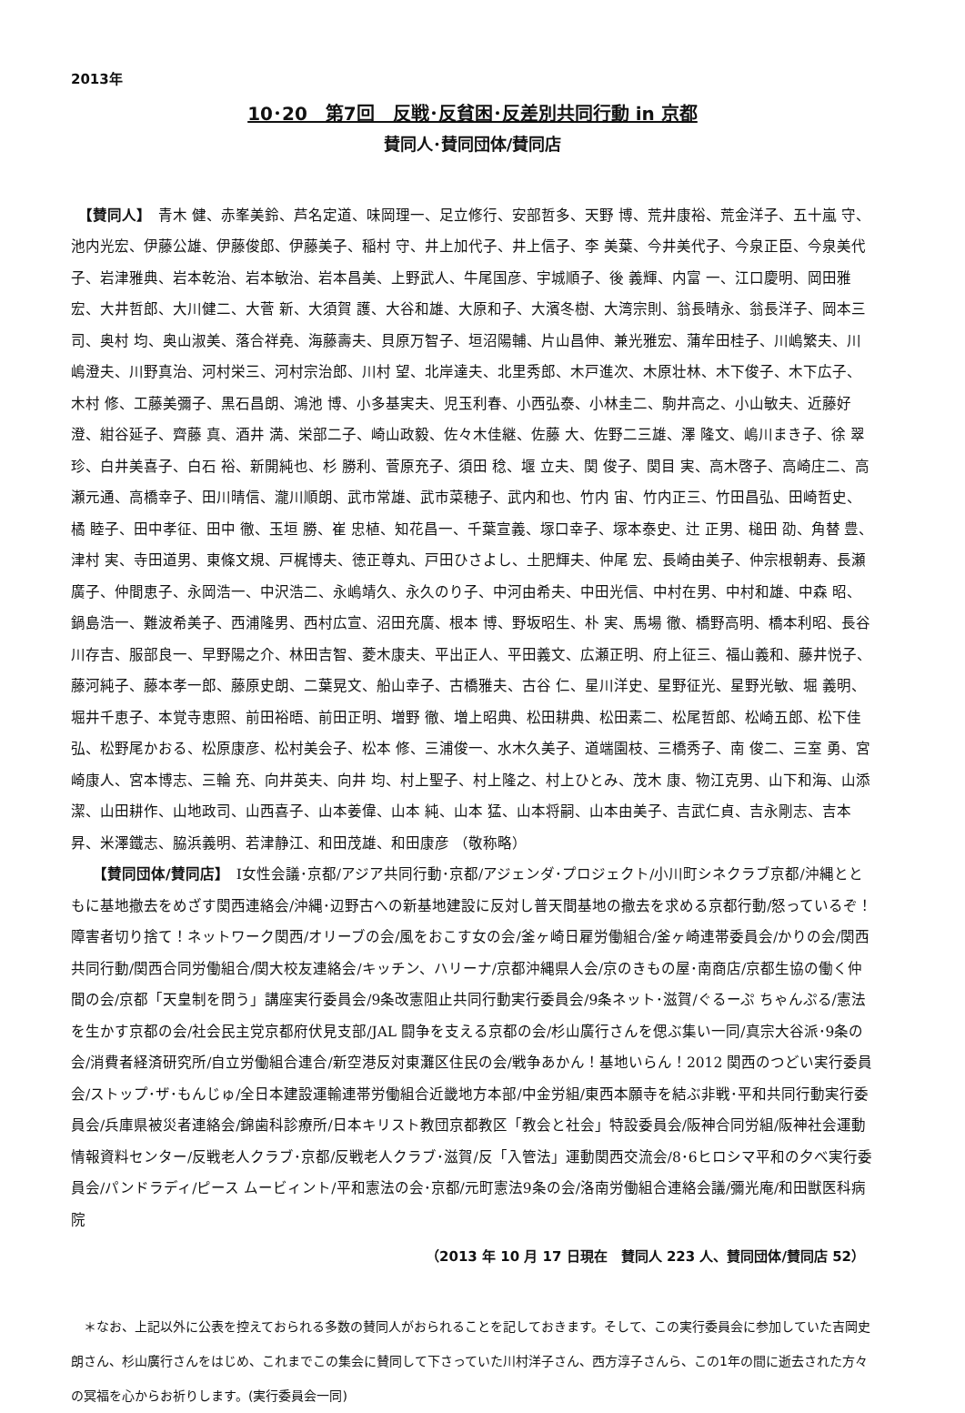2013年
10･20　第7回　反戦･反貧困･反差別共同行動 in 京都
賛同人･賛同団体/賛同店
　【賛同人】　青木 健、赤峯美鈴、芦名定道、味岡理一、足立修行、安部哲多、天野 博、荒井康裕、荒金洋子、五十嵐 守、池内光宏、伊藤公雄、伊藤俊郎、伊藤美子、稲村 守、井上加代子、井上信子、李 美葉、今井美代子、今泉正臣、今泉美代子、岩津雅典、岩本乾治、岩本敏治、岩本昌美、上野武人、牛尾国彦、宇城順子、後 義輝、内富 一、江口慶明、岡田雅宏、大井哲郎、大川健二、大菅 新、大須賀 護、大谷和雄、大原和子、大濱冬樹、大湾宗則、翁長晴永、翁長洋子、岡本三司、奥村 均、奥山淑美、落合祥堯、海藤壽夫、貝原万智子、垣沼陽輔、片山昌伸、兼光雅宏、蒲牟田桂子、川嶋繁夫、川嶋澄夫、川野真治、河村栄三、河村宗治郎、川村 望、北岸達夫、北里秀郎、木戸進次、木原壮林、木下俊子、木下広子、木村 修、工藤美彌子、黒石昌朗、鴻池 博、小多基実夫、児玉利春、小西弘泰、小林圭二、駒井高之、小山敏夫、近藤好澄、紺谷延子、齊藤 真、酒井 満、栄部二子、崎山政毅、佐々木佳継、佐藤 大、佐野二三雄、澤 隆文、嶋川まき子、徐 翠珍、白井美喜子、白石 裕、新開純也、杉 勝利、菅原充子、須田 稔、堰 立夫、関 俊子、関目 実、高木啓子、高崎庄二、高瀬元通、高橋幸子、田川晴信、瀧川順朗、武市常雄、武市菜穂子、武内和也、竹内 宙、竹内正三、竹田昌弘、田崎哲史、橘 睦子、田中孝征、田中 徹、玉垣 勝、崔 忠植、知花昌一、千葉宣義、塚口幸子、塚本泰史、辻 正男、槌田 劭、角替 豊、津村 実、寺田道男、東條文規、戸梶博夫、徳正尊丸、戸田ひさよし、土肥輝夫、仲尾 宏、長崎由美子、仲宗根朝寿、長瀬廣子、仲間恵子、永岡浩一、中沢浩二、永嶋靖久、永久のり子、中河由希夫、中田光信、中村在男、中村和雄、中森 昭、鍋島浩一、難波希美子、西浦隆男、西村広宣、沼田充廣、根本 博、野坂昭生、朴 実、馬場 徹、橋野高明、橋本利昭、長谷川存吉、服部良一、早野陽之介、林田吉智、菱木康夫、平出正人、平田義文、広瀬正明、府上征三、福山義和、藤井悦子、藤河純子、藤本孝一郎、藤原史朗、二葉晃文、船山幸子、古橋雅夫、古谷 仁、星川洋史、星野征光、星野光敏、堀 義明、堀井千恵子、本覚寺恵照、前田裕晤、前田正明、増野 徹、増上昭典、松田耕典、松田素二、松尾哲郎、松崎五郎、松下佳弘、松野尾かおる、松原康彦、松村美会子、松本 修、三浦俊一、水木久美子、道端園枝、三橋秀子、南 俊二、三室 勇、宮崎康人、宮本博志、三輪 充、向井英夫、向井 均、村上聖子、村上隆之、村上ひとみ、茂木 康、物江克男、山下和海、山添 潔、山田耕作、山地政司、山西喜子、山本姜偉、山本 純、山本 猛、山本将嗣、山本由美子、吉武仁貞、吉永剛志、吉本昇、米澤鐵志、脇浜義明、若津静江、和田茂雄、和田康彦 （敬称略）
　　【賛同団体/賛同店】　I女性会議･京都/アジア共同行動･京都/アジェンダ･プロジェクト/小川町シネクラブ京都/沖縄とともに基地撤去をめざす関西連絡会/沖縄･辺野古への新基地建設に反対し普天間基地の撤去を求める京都行動/怒っているぞ！障害者切り捨て！ネットワーク関西/オリーブの会/風をおこす女の会/釜ヶ崎日雇労働組合/釜ヶ崎連帯委員会/かりの会/関西共同行動/関西合同労働組合/関大校友連絡会/キッチン、ハリーナ/京都沖縄県人会/京のきもの屋･南商店/京都生協の働く仲間の会/京都「天皇制を問う」講座実行委員会/9条改憲阻止共同行動実行委員会/9条ネット･滋賀/ぐるーぷ ちゃんぷる/憲法を生かす京都の会/社会民主党京都府伏見支部/JAL 闘争を支える京都の会/杉山廣行さんを偲ぶ集い一同/真宗大谷派･9条の会/消費者経済研究所/自立労働組合連合/新空港反対東灘区住民の会/戦争あかん！基地いらん！2012 関西のつどい実行委員会/ストップ･ザ･もんじゅ/全日本建設運輸連帯労働組合近畿地方本部/中金労組/東西本願寺を結ぶ非戦･平和共同行動実行委員会/兵庫県被災者連絡会/錦歯科診療所/日本キリスト教団京都教区「教会と社会」特設委員会/阪神合同労組/阪神社会運動情報資料センター/反戦老人クラブ･京都/反戦老人クラブ･滋賀/反「入管法」運動関西交流会/8･6ヒロシマ平和の夕べ実行委員会/パンドラディ/ピース ムービィント/平和憲法の会･京都/元町憲法9条の会/洛南労働組合連絡会議/彌光庵/和田獣医科病院
（2013 年 10 月 17 日現在　賛同人 223 人、賛同団体/賛同店 52）
　＊なお、上記以外に公表を控えておられる多数の賛同人がおられることを記しておきます。そして、この実行委員会に参加していた吉岡史朗さん、杉山廣行さんをはじめ、これまでこの集会に賛同して下さっていた川村洋子さん、西方淳子さんら、この1年の間に逝去された方々の冥福を心からお祈りします。(実行委員会一同)